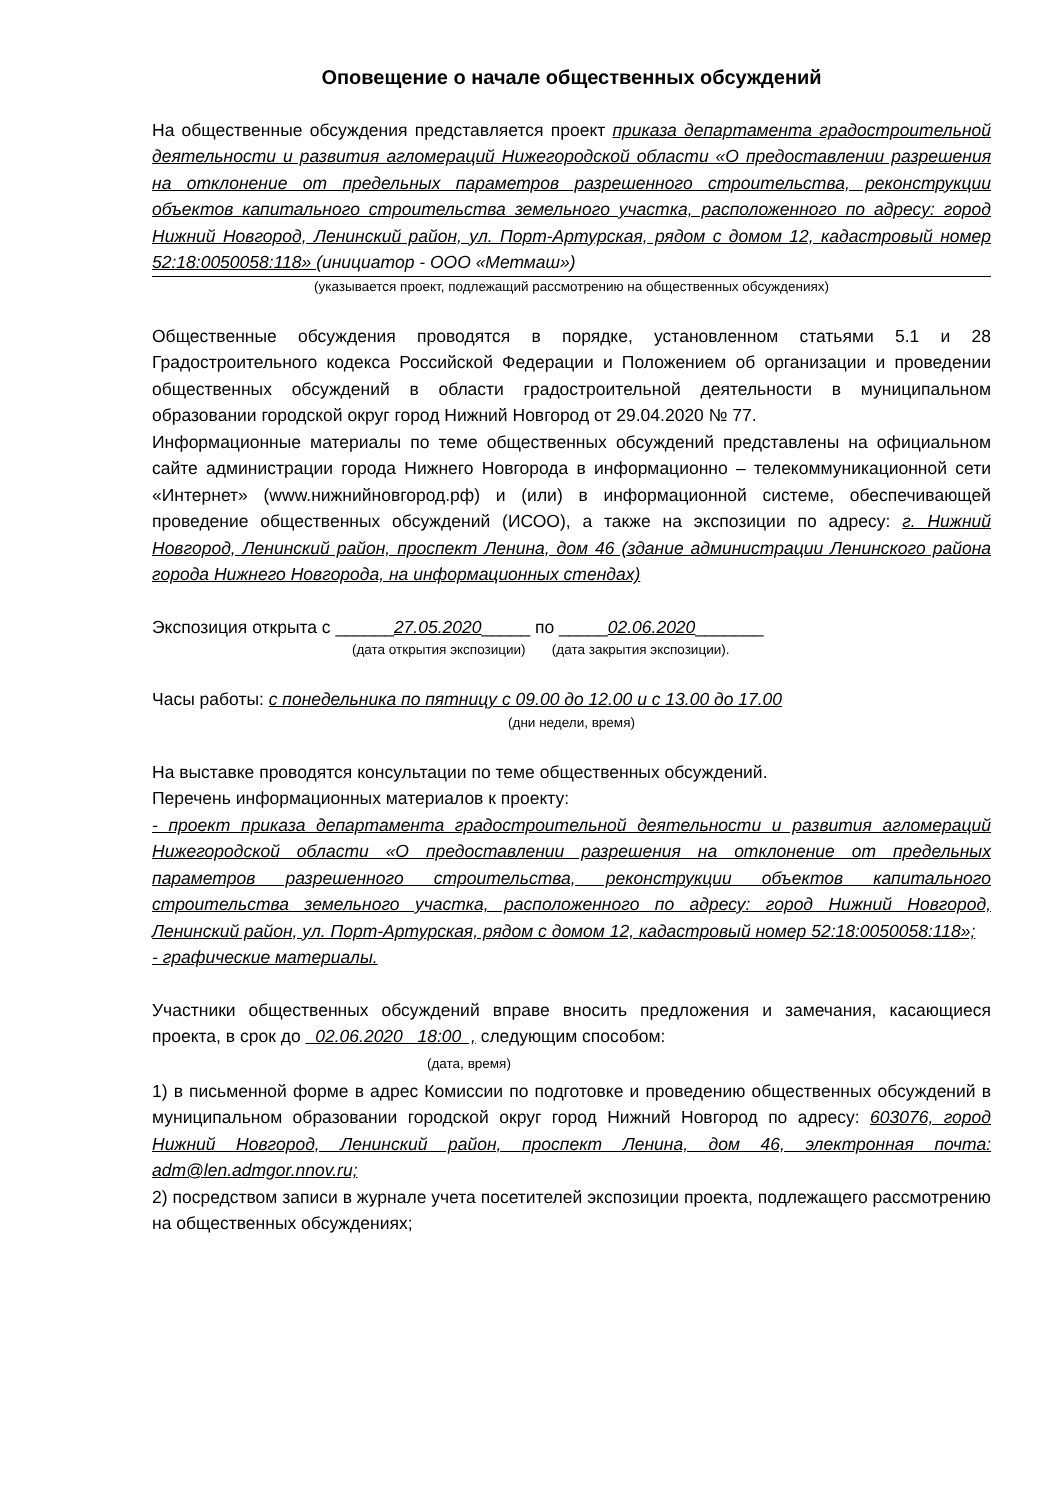Оповещение о начале общественных обсуждений
На общественные обсуждения представляется проект приказа департамента градостроительной деятельности и развития агломераций Нижегородской области «О предоставлении разрешения на отклонение от предельных параметров разрешенного строительства, реконструкции объектов капитального строительства земельного участка, расположенного по адресу: город Нижний Новгород, Ленинский район, ул. Порт-Артурская, рядом с домом 12, кадастровый номер 52:18:0050058:118» (инициатор - ООО «Метмаш»)
(указывается проект, подлежащий рассмотрению на общественных обсуждениях)
Общественные обсуждения проводятся в порядке, установленном статьями 5.1 и 28 Градостроительного кодекса Российской Федерации и Положением об организации и проведении общественных обсуждений в области градостроительной деятельности в муниципальном образовании городской округ город Нижний Новгород от 29.04.2020 № 77.
Информационные материалы по теме общественных обсуждений представлены на официальном сайте администрации города Нижнего Новгорода в информационно – телекоммуникационной сети «Интернет» (www.нижнийновгород.рф) и (или) в информационной системе, обеспечивающей проведение общественных обсуждений (ИСОО), а также на экспозиции по адресу: г. Нижний Новгород, Ленинский район, проспект Ленина, дом 46 (здание администрации Ленинского района города Нижнего Новгорода, на информационных стендах)
Экспозиция открыта с ______27.05.2020_____ по _____02.06.2020_______
(дата открытия экспозиции) (дата закрытия экспозиции).
Часы работы: с понедельника по пятницу с 09.00 до 12.00 и с 13.00 до 17.00
(дни недели, время)
На выставке проводятся консультации по теме общественных обсуждений.
Перечень информационных материалов к проекту:
- проект приказа департамента градостроительной деятельности и развития агломераций Нижегородской области «О предоставлении разрешения на отклонение от предельных параметров разрешенного строительства, реконструкции объектов капитального строительства земельного участка, расположенного по адресу: город Нижний Новгород, Ленинский район, ул. Порт-Артурская, рядом с домом 12, кадастровый номер 52:18:0050058:118»;
- графические материалы.
Участники общественных обсуждений вправе вносить предложения и замечания, касающиеся проекта, в срок до 02.06.2020 18:00 , следующим способом:
(дата, время)
1) в письменной форме в адрес Комиссии по подготовке и проведению общественных обсуждений в муниципальном образовании городской округ город Нижний Новгород по адресу: 603076, город Нижний Новгород, Ленинский район, проспект Ленина, дом 46, электронная почта: adm@len.admgor.nnov.ru;
2) посредством записи в журнале учета посетителей экспозиции проекта, подлежащего рассмотрению на общественных обсуждениях;